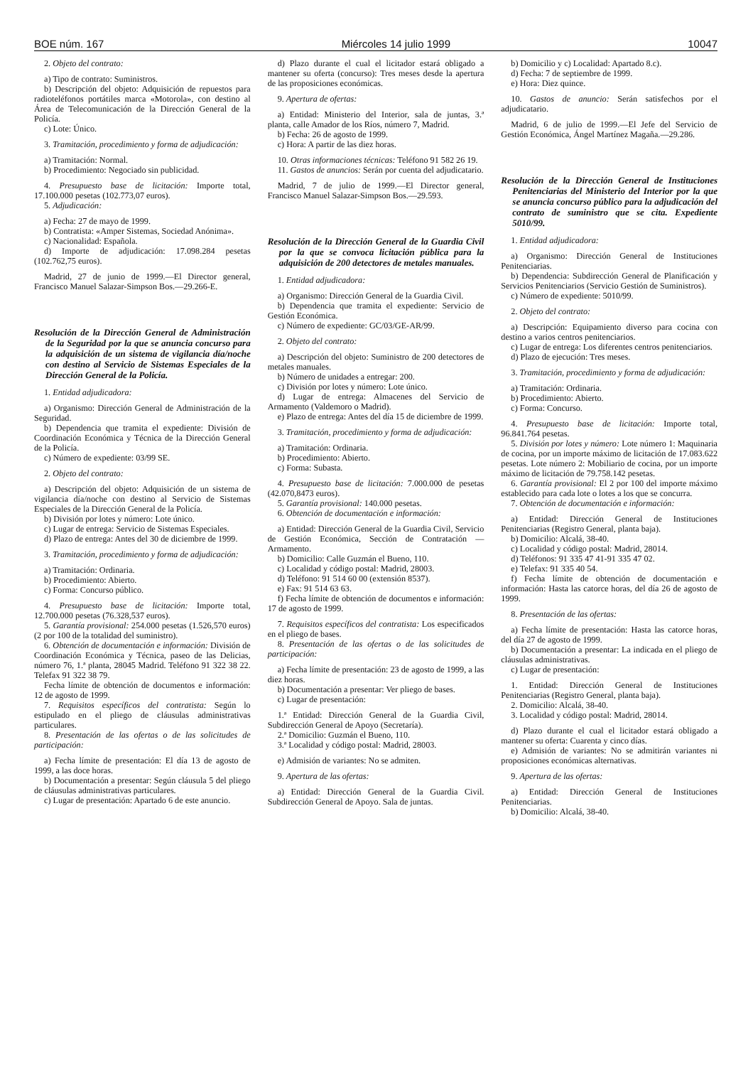BOE núm. 167 Miércoles 14 julio 1999 10047
2. Objeto del contrato:
a) Tipo de contrato: Suministros.
b) Descripción del objeto: Adquisición de repuestos para radioteléfonos portátiles marca «Motorola», con destino al Área de Telecomunicación de la Dirección General de la Policía.
c) Lote: Único.
3. Tramitación, procedimiento y forma de adjudicación:
a) Tramitación: Normal.
b) Procedimiento: Negociado sin publicidad.
4. Presupuesto base de licitación: Importe total, 17.100.000 pesetas (102.773,07 euros).
5. Adjudicación:
a) Fecha: 27 de mayo de 1999.
b) Contratista: «Amper Sistemas, Sociedad Anónima».
c) Nacionalidad: Española.
d) Importe de adjudicación: 17.098.284 pesetas (102.762,75 euros).
Madrid, 27 de junio de 1999.—El Director general, Francisco Manuel Salazar-Simpson Bos.—29.266-E.
Resolución de la Dirección General de Administración de la Seguridad por la que se anuncia concurso para la adquisición de un sistema de vigilancia día/noche con destino al Servicio de Sistemas Especiales de la Dirección General de la Policía.
1. Entidad adjudicadora:
a) Organismo: Dirección General de Administración de la Seguridad.
b) Dependencia que tramita el expediente: División de Coordinación Económica y Técnica de la Dirección General de la Policía.
c) Número de expediente: 03/99 SE.
2. Objeto del contrato:
a) Descripción del objeto: Adquisición de un sistema de vigilancia día/noche con destino al Servicio de Sistemas Especiales de la Dirección General de la Policía.
b) División por lotes y número: Lote único.
c) Lugar de entrega: Servicio de Sistemas Especiales.
d) Plazo de entrega: Antes del 30 de diciembre de 1999.
3. Tramitación, procedimiento y forma de adjudicación:
a) Tramitación: Ordinaria.
b) Procedimiento: Abierto.
c) Forma: Concurso público.
4. Presupuesto base de licitación: Importe total, 12.700.000 pesetas (76.328,537 euros).
5. Garantía provisional: 254.000 pesetas (1.526,570 euros) (2 por 100 de la totalidad del suministro).
6. Obtención de documentación e información: División de Coordinación Económica y Técnica, paseo de las Delicias, número 76, 1.ª planta, 28045 Madrid. Teléfono 91 322 38 22. Telefax 91 322 38 79.
Fecha límite de obtención de documentos e información: 12 de agosto de 1999.
7. Requisitos específicos del contratista: Según lo estipulado en el pliego de cláusulas administrativas particulares.
8. Presentación de las ofertas o de las solicitudes de participación:
a) Fecha límite de presentación: El día 13 de agosto de 1999, a las doce horas.
b) Documentación a presentar: Según cláusula 5 del pliego de cláusulas administrativas particulares.
c) Lugar de presentación: Apartado 6 de este anuncio.
d) Plazo durante el cual el licitador estará obligado a mantener su oferta (concurso): Tres meses desde la apertura de las proposiciones económicas.
9. Apertura de ofertas:
a) Entidad: Ministerio del Interior, sala de juntas, 3.ª planta, calle Amador de los Ríos, número 7, Madrid.
b) Fecha: 26 de agosto de 1999.
c) Hora: A partir de las diez horas.
10. Otras informaciones técnicas: Teléfono 91 582 26 19.
11. Gastos de anuncios: Serán por cuenta del adjudicatario.
Madrid, 7 de julio de 1999.—El Director general, Francisco Manuel Salazar-Simpson Bos.—29.593.
Resolución de la Dirección General de la Guardia Civil por la que se convoca licitación pública para la adquisición de 200 detectores de metales manuales.
1. Entidad adjudicadora:
a) Organismo: Dirección General de la Guardia Civil.
b) Dependencia que tramita el expediente: Servicio de Gestión Económica.
c) Número de expediente: GC/03/GE-AR/99.
2. Objeto del contrato:
a) Descripción del objeto: Suministro de 200 detectores de metales manuales.
b) Número de unidades a entregar: 200.
c) División por lotes y número: Lote único.
d) Lugar de entrega: Almacenes del Servicio de Armamento (Valdemoro o Madrid).
e) Plazo de entrega: Antes del día 15 de diciembre de 1999.
3. Tramitación, procedimiento y forma de adjudicación:
a) Tramitación: Ordinaria.
b) Procedimiento: Abierto.
c) Forma: Subasta.
4. Presupuesto base de licitación: 7.000.000 de pesetas (42.070,8473 euros).
5. Garantía provisional: 140.000 pesetas.
6. Obtención de documentación e información:
a) Entidad: Dirección General de la Guardia Civil, Servicio de Gestión Económica, Sección de Contratación —Armamento.
b) Domicilio: Calle Guzmán el Bueno, 110.
c) Localidad y código postal: Madrid, 28003.
d) Teléfono: 91 514 60 00 (extensión 8537).
e) Fax: 91 514 63 63.
f) Fecha límite de obtención de documentos e información: 17 de agosto de 1999.
7. Requisitos específicos del contratista: Los especificados en el pliego de bases.
8. Presentación de las ofertas o de las solicitudes de participación:
a) Fecha límite de presentación: 23 de agosto de 1999, a las diez horas.
b) Documentación a presentar: Ver pliego de bases.
c) Lugar de presentación:
1.ª Entidad: Dirección General de la Guardia Civil, Subdirección General de Apoyo (Secretaría).
2.ª Domicilio: Guzmán el Bueno, 110.
3.ª Localidad y código postal: Madrid, 28003.
e) Admisión de variantes: No se admiten.
9. Apertura de las ofertas:
a) Entidad: Dirección General de la Guardia Civil. Subdirección General de Apoyo. Sala de juntas.
b) Domicilio y c) Localidad: Apartado 8.c).
d) Fecha: 7 de septiembre de 1999.
e) Hora: Diez quince.
10. Gastos de anuncio: Serán satisfechos por el adjudicatario.
Madrid, 6 de julio de 1999.—El Jefe del Servicio de Gestión Económica, Ángel Martínez Magaña.—29.286.
Resolución de la Dirección General de Instituciones Penitenciarias del Ministerio del Interior por la que se anuncia concurso público para la adjudicación del contrato de suministro que se cita. Expediente 5010/99.
1. Entidad adjudicadora:
a) Organismo: Dirección General de Instituciones Penitenciarias.
b) Dependencia: Subdirección General de Planificación y Servicios Penitenciarios (Servicio Gestión de Suministros).
c) Número de expediente: 5010/99.
2. Objeto del contrato:
a) Descripción: Equipamiento diverso para cocina con destino a varios centros penitenciarios.
c) Lugar de entrega: Los diferentes centros penitenciarios.
d) Plazo de ejecución: Tres meses.
3. Tramitación, procedimiento y forma de adjudicación:
a) Tramitación: Ordinaria.
b) Procedimiento: Abierto.
c) Forma: Concurso.
4. Presupuesto base de licitación: Importe total, 96.841.764 pesetas.
5. División por lotes y número: Lote número 1: Maquinaria de cocina, por un importe máximo de licitación de 17.083.622 pesetas. Lote número 2: Mobiliario de cocina, por un importe máximo de licitación de 79.758.142 pesetas.
6. Garantía provisional: El 2 por 100 del importe máximo establecido para cada lote o lotes a los que se concurra.
7. Obtención de documentación e información:
a) Entidad: Dirección General de Instituciones Penitenciarias (Registro General, planta baja).
b) Domicilio: Alcalá, 38-40.
c) Localidad y código postal: Madrid, 28014.
d) Teléfonos: 91 335 47 41-91 335 47 02.
e) Telefax: 91 335 40 54.
f) Fecha límite de obtención de documentación e información: Hasta las catorce horas, del día 26 de agosto de 1999.
8. Presentación de las ofertas:
a) Fecha límite de presentación: Hasta las catorce horas, del día 27 de agosto de 1999.
b) Documentación a presentar: La indicada en el pliego de cláusulas administrativas.
c) Lugar de presentación:
1. Entidad: Dirección General de Instituciones Penitenciarias (Registro General, planta baja).
2. Domicilio: Alcalá, 38-40.
3. Localidad y código postal: Madrid, 28014.
d) Plazo durante el cual el licitador estará obligado a mantener su oferta: Cuarenta y cinco días.
e) Admisión de variantes: No se admitirán variantes ni proposiciones económicas alternativas.
9. Apertura de las ofertas:
a) Entidad: Dirección General de Instituciones Penitenciarias.
b) Domicilio: Alcalá, 38-40.